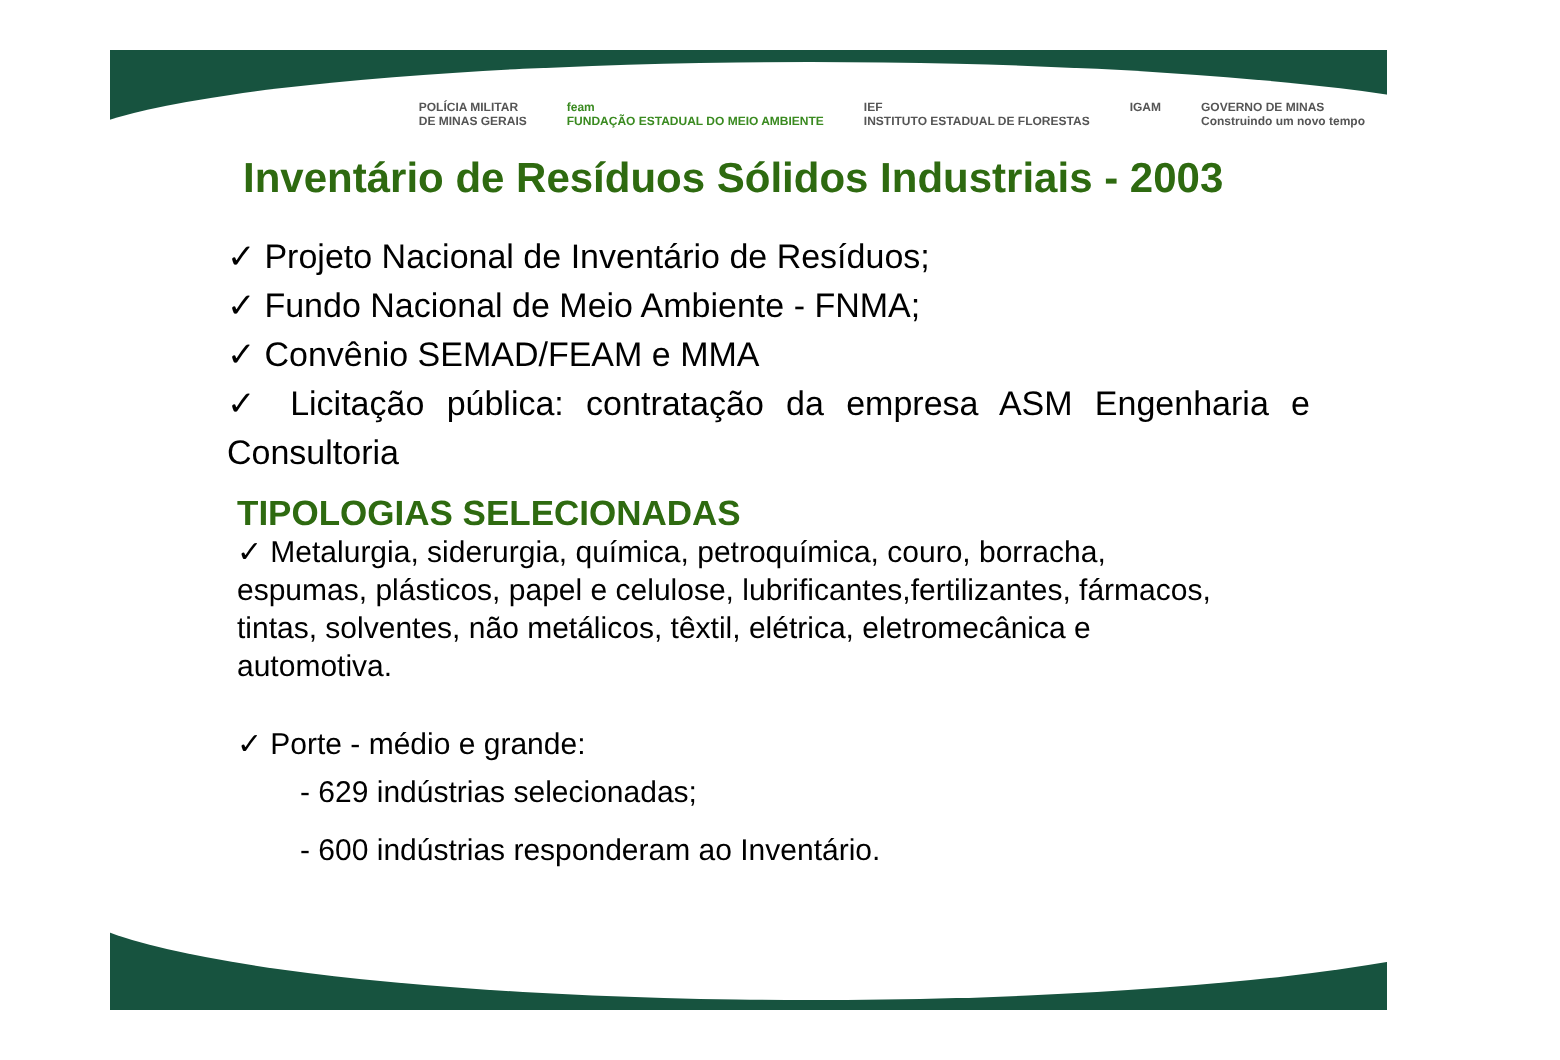POLÍCIA MILITAR
DE MINAS GERAIS feam
FUNDAÇÃO ESTADUAL DO MEIO AMBIENTE IEF
INSTITUTO ESTADUAL DE FLORESTAS IGAM GOVERNO DE MINAS
Construindo um novo tempo
Inventário de Resíduos Sólidos Industriais - 2003
✓ Projeto Nacional de Inventário de Resíduos;
✓ Fundo Nacional de Meio Ambiente - FNMA;
✓ Convênio SEMAD/FEAM e MMA
✓ Licitação pública: contratação da empresa ASM Engenharia e Consultoria
TIPOLOGIAS SELECIONADAS
✓ Metalurgia, siderurgia, química, petroquímica, couro, borracha, espumas, plásticos, papel e celulose, lubrificantes,fertilizantes, fármacos, tintas, solventes, não metálicos, têxtil, elétrica, eletromecânica e automotiva.
✓ Porte - médio e grande:
- 629 indústrias selecionadas;
- 600 indústrias responderam ao Inventário.